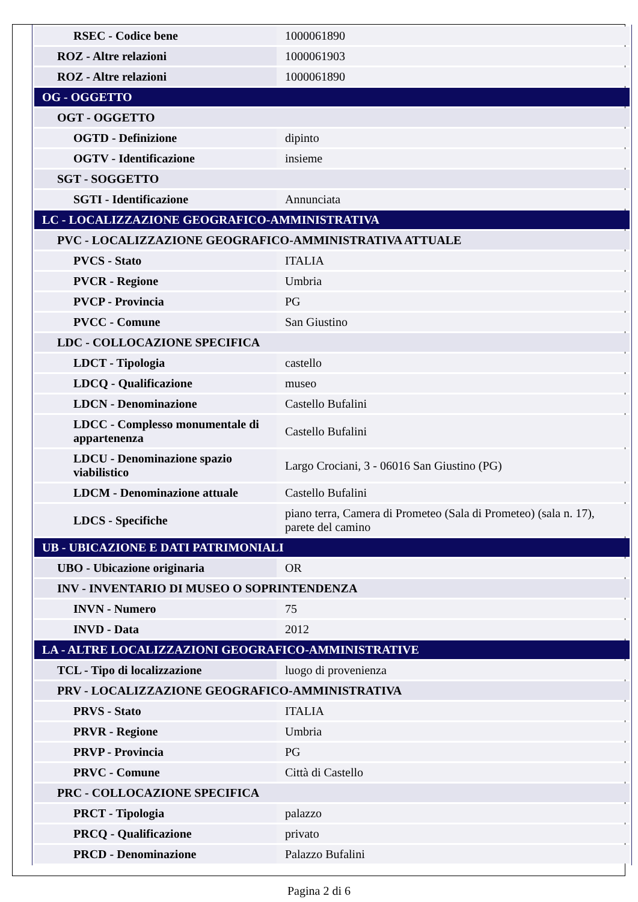| RSEC - Codice bene | 1000061890 |
| ROZ - Altre relazioni | 1000061903 |
| ROZ - Altre relazioni | 1000061890 |
| OG - OGGETTO | |
| OGT - OGGETTO | |
| OGTD - Definizione | dipinto |
| OGTV - Identificazione | insieme |
| SGT - SOGGETTO | |
| SGTI - Identificazione | Annunciata |
| LC - LOCALIZZAZIONE GEOGRAFICO-AMMINISTRATIVA | |
| PVC - LOCALIZZAZIONE GEOGRAFICO-AMMINISTRATIVA ATTUALE | |
| PVCS - Stato | ITALIA |
| PVCR - Regione | Umbria |
| PVCP - Provincia | PG |
| PVCC - Comune | San Giustino |
| LDC - COLLOCAZIONE SPECIFICA | |
| LDCT - Tipologia | castello |
| LDCQ - Qualificazione | museo |
| LDCN - Denominazione | Castello Bufalini |
| LDCC - Complesso monumentale di appartenenza | Castello Bufalini |
| LDCU - Denominazione spazio viabilistico | Largo Crociani, 3 - 06016 San Giustino (PG) |
| LDCM - Denominazione attuale | Castello Bufalini |
| LDCS - Specifiche | piano terra, Camera di Prometeo (Sala di Prometeo) (sala n. 17), parete del camino |
| UB - UBICAZIONE E DATI PATRIMONIALI | |
| UBO - Ubicazione originaria | OR |
| INV - INVENTARIO DI MUSEO O SOPRINTENDENZA | |
| INVN - Numero | 75 |
| INVD - Data | 2012 |
| LA - ALTRE LOCALIZZAZIONI GEOGRAFICO-AMMINISTRATIVE | |
| TCL - Tipo di localizzazione | luogo di provenienza |
| PRV - LOCALIZZAZIONE GEOGRAFICO-AMMINISTRATIVA | |
| PRVS - Stato | ITALIA |
| PRVR - Regione | Umbria |
| PRVP - Provincia | PG |
| PRVC - Comune | Città di Castello |
| PRC - COLLOCAZIONE SPECIFICA | |
| PRCT - Tipologia | palazzo |
| PRCQ - Qualificazione | privato |
| PRCD - Denominazione | Palazzo Bufalini |
Pagina 2 di 6